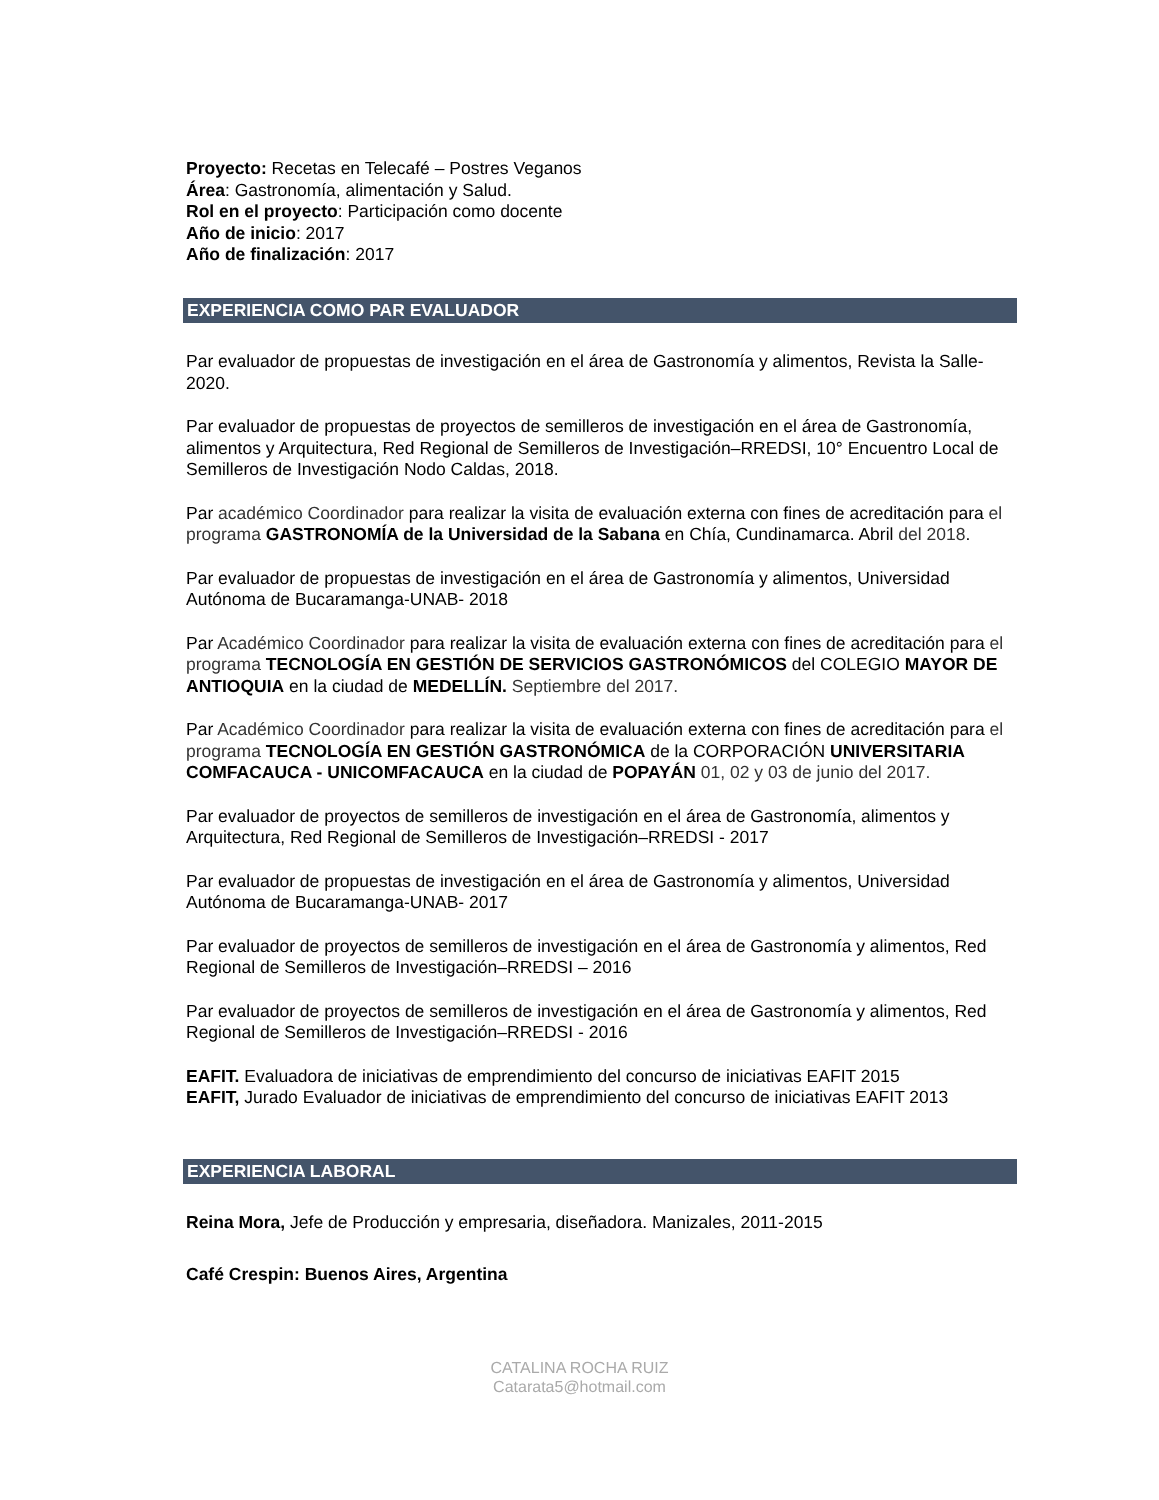Proyecto: Recetas en Telecafé – Postres Veganos
Área: Gastronomía, alimentación y Salud.
Rol en el proyecto: Participación como docente
Año de inicio: 2017
Año de finalización: 2017
EXPERIENCIA COMO PAR EVALUADOR
Par evaluador de propuestas de investigación en el área de Gastronomía y alimentos, Revista la Salle- 2020.
Par evaluador de propuestas de proyectos de semilleros de investigación en el área de Gastronomía, alimentos y Arquitectura, Red Regional de Semilleros de Investigación–RREDSI, 10° Encuentro Local de Semilleros de Investigación Nodo Caldas, 2018.
Par académico Coordinador para realizar la visita de evaluación externa con fines de acreditación para el programa GASTRONOMÍA de la Universidad de la Sabana en Chía, Cundinamarca. Abril del 2018.
Par evaluador de propuestas de investigación en el área de Gastronomía y alimentos, Universidad Autónoma de Bucaramanga-UNAB- 2018
Par Académico Coordinador para realizar la visita de evaluación externa con fines de acreditación para el programa TECNOLOGÍA EN GESTIÓN DE SERVICIOS GASTRONÓMICOS del COLEGIO MAYOR DE ANTIOQUIA en la ciudad de MEDELLÍN. Septiembre del 2017.
Par Académico Coordinador para realizar la visita de evaluación externa con fines de acreditación para el programa TECNOLOGÍA EN GESTIÓN GASTRONÓMICA de la CORPORACIÓN UNIVERSITARIA COMFACAUCA - UNICOMFACAUCA en la ciudad de POPAYÁN 01, 02 y 03 de junio del 2017.
Par evaluador de proyectos de semilleros de investigación en el área de Gastronomía, alimentos y Arquitectura, Red Regional de Semilleros de Investigación–RREDSI - 2017
Par evaluador de propuestas de investigación en el área de Gastronomía y alimentos, Universidad Autónoma de Bucaramanga-UNAB- 2017
Par evaluador de proyectos de semilleros de investigación en el área de Gastronomía y alimentos, Red Regional de Semilleros de Investigación–RREDSI – 2016
Par evaluador de proyectos de semilleros de investigación en el área de Gastronomía y alimentos, Red Regional de Semilleros de Investigación–RREDSI - 2016
EAFIT. Evaluadora de iniciativas de emprendimiento del concurso de iniciativas EAFIT 2015
EAFIT, Jurado Evaluador de iniciativas de emprendimiento del concurso de iniciativas EAFIT 2013
EXPERIENCIA LABORAL
Reina Mora, Jefe de Producción y empresaria, diseñadora. Manizales, 2011-2015
Café Crespin: Buenos Aires, Argentina
CATALINA ROCHA RUIZ
Catarata5@hotmail.com